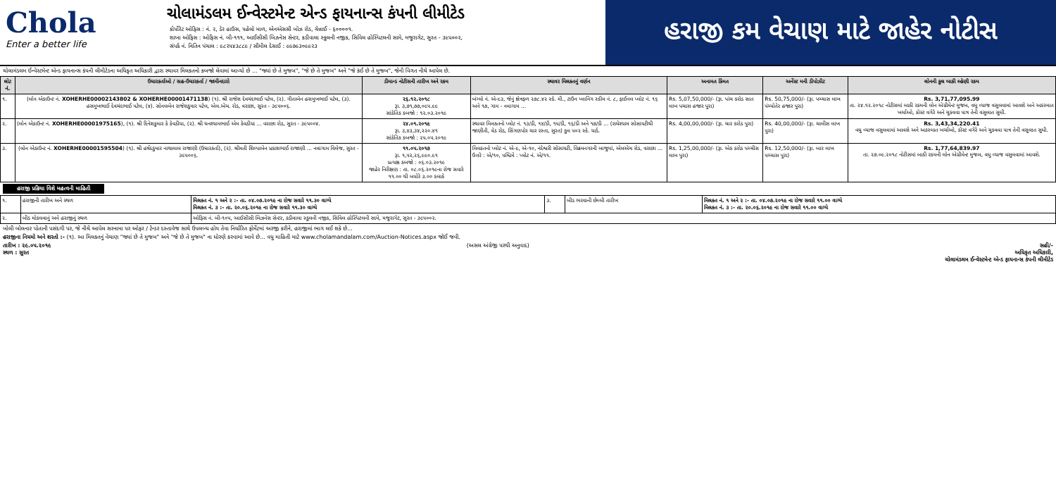Chola
Enter a better life
ચોલામંડલમ ઈન્વેસ્ટમેન્ટ એન્ડ ફાયનાન્સ કંપની લીમીટેડ
કોર્પોરેટ ઓફિસ : નં. ૨, ડેર હાઉસ, પહેલો માળ, એનએસસી બોઝ રોડ, ચેન્નાઈ - ૬૦૦૦૦૧.
શાખા ઓફિસ : ઓફિસ નં. બી-૧૧૧, આઈસીસી બિઝનેસ સેન્ટર, કડીવાલા સ્કુલની નજીક, સિવિલ હોસ્પિટલની સામે, મજુરાગેટ, સુરત - ૩૯૫૦૦૨,
સંપર્ક નં. નિતિન પંચાલ : ૯૮૨૫૪૩૮૮૯ / સૌમીલ દેસાઈ : ૯૯૭૯૩૦૯૯૨૩
હરાજી કમ વેચાણ માટે જાહેર નોટીસ
ચોલામંડલમ ઈન્વેસ્ટમેન્ટ એન્ડ ફાયનાન્સ કંપની લીમીટેડના અધિકૃત અધિકારી દ્વારા સ્થાવર મિલકતનો કબજો લેવામાં આવ્યો છે ... "જ્યાં છે તે મુજબ", "જે છે તે મુજબ" અને "જે કંઈ છે તે મુજબ", જેની વિગત નીચે આપેલ છે.
| લોટ નં. | ઉધારકર્તાઓ / સહ-ઉધારકર્તા / જામીનદારો | ડીમાન્ડ નોટીસની તારીખ અને રકમ | સ્થાવર મિલકતનું વર્ણન | અનામત કિંમત | અર્નેસ્ટ મની ડીપોઝીટ | લોનની કુલ બાકી લ્હેણી રકમ |
| --- | --- | --- | --- | --- | --- | --- |
| ૧. | (લોન એકાઉન્ટ નં. XOHERHE00002143802 & XOHERHE00001471138 ) (૧). શ્રી રાજેશ દેવચંદભાઈ પટેલ, (૨). ગીતાબેન હસમુખભાઈ પટેલ, (૩). હસમુખભાઈ દેવચંદભાઈ પટેલ, (૪). સોનલબેન રાજેશકુમાર પટેલ, એલ.એચ. રોડ, વરાછા, સુરત - ૩૯૫૦૦૬. | ૨૬.૧૨.૨૦૧૮ રૂા. ૩,૭૧,૭૭,૦૯૫.૯૯ સાંકેતિક કબજો : ૧૨.૦૩.૨૦૧૯ | બંગ્લો નં. એ-૯૩, જેનું ક્ષેત્રફળ ૨૭૮.૪૨ સ્કે. મી., ટાઉન પ્લાનિંગ સ્કીમ નં. ૮, ફાઈનલ પ્લોટ નં. ૧૬ અને ૧૭, ગામ - નવાગામ ... | Rs. 5,07,50,000/- (રૂા. પાંચ કરોડ સાત લાખ પચાસ હજાર પુરા) | Rs. 50,75,000/- (રૂા. પચ્ચાસ લાખ પંચ્યોતેર હજાર પુરા) | Rs. 3,71,77,095.99 તા. ૨૪.૧૨.૨૦૧૮ નોટીસમાં બાકી રકમની લોન એગ્રીમેન્ટ મુજબ, વધુ વ્યાજ વસુલવામાં આવશે અને અકસ્માત ખર્ચાઓ, કોસ્ટ વગેરે અને ચુકવવા પાત્ર તેની વસુલાત સુધી. |
| ૨. | (લોન એકાઉન્ટ નં. XOHERHE00001975165 ), (૧). શ્રી દિનેશકુમાર કે કેવડીયા, (૨). શ્રી ઘનશ્યામભાઈ એમ કેવડીયા ... વરાછા રોડ, સુરત - ૩૯૫૦૦૪. | ૨૪.૦૧.૨૦૧૯ રૂા. ૩,૪૩,૩૪,૨૨૦.૪૧ સાંકેતિક કબજો : ૨૫.૦૫.૨૦૧૯ | સ્થાવર મિલકતનો પ્લોટ નં. ૧૩/ડી, ૧૪/ડી, ૧૫/ડી, ૧૬/ડી અને ૧૭/ડી ... (રાધેશ્યામ સોસાયટીથી જાણીતી, વેડ રોડ, સિંગણપોર ચાર રસ્તા, સુરત) કુલ ૫૦૨ સ્કે. યાર્ડ. | Rs. 4,00,00,000/- (રૂા. ચાર કરોડ પુરા) | Rs. 40,00,000/- (રૂા. ચાલીસ લાખ પુરા) | Rs. 3,43,34,220.41 વધુ વ્યાજ વસુલવામાં આવશે અને અકસ્માત ખર્ચાઓ, કોસ્ટ વગેરે અને ચુકવવા પાત્ર તેની વસુલાત સુધી. |
| ૩. | (લોન એકાઉન્ટ નં. XOHERHE00001595504 ) (૧). શ્રી હર્ષદકુમાર નાથાલાલ રાજાણી (ઉધારકર્તા), (૨). શ્રીમતી શિલ્પાબેન પ્રકાશભાઈ રાજાણી ... નવાગામ વિલેજ, સુરત - ૩૯૫૦૦૬. | ૧૧.૦૫.૨૦૧૭ રૂા. ૧,૫૨,૨૬,૯૯૦.૯૧ પ્રત્યક્ષ કબજો : ૦૬.૦૩.૨૦૧૯ જાહેર નિરીક્ષણ : તા. ૦૮.૦૬.૨૦૧૯ના રોજ સવારે ૧૧.૦૦ થી બપોરે ૩.૦૦ કલાકે | મિલકતનો પ્લોટ નં. એ-૯, એ-૧૦, નંદેશ્વરી સોસાયટી, વિક્રમનગરની બાજુમાં, એલએચ રોડ, વરાછા ... ઉત્તરે : એ/૧૦, પશ્ચિમે : પ્લોટ નં. એ/૧૧. | Rs. 1,25,00,000/- (રૂા. એક કરોડ પચ્ચીસ લાખ પુરા) | Rs. 12,50,000/- (રૂા. બાર લાખ પચ્ચાસ પુરા) | Rs. 1,77,64,839.97 તા. ૨૭.૦૯.૨૦૧૮ નોટીસમાં બાકી રકમની લોન એગ્રીમેન્ટ મુજબ, વધુ વ્યાજ વસુલવામાં આવશે. |
હરાજી પ્રક્રિયા વિશે મહત્વની માહિતી
| ૧. | હરાજીની તારીખ અને સ્થળ | મિલકત નં. ૧ અને ૨ :- તા. ૦૪.૦૭.૨૦૧૯ ના રોજ સવારે ૧૧.૩૦ વાગ્યે મિલકત નં. ૩ :- તા. ૨૦.૦૬.૨૦૧૯ ના રોજ સવારે ૧૧.૩૦ વાગ્યે | ૩. | બીડ ભરવાની છેલ્લી તારીખ | મિલકત નં. ૧ અને ૨ :- તા. ૦૪.૦૭.૨૦૧૯ ના રોજ સવારે ૧૧.૦૦ વાગ્યે મિલકત નં. ૩ :- તા. ૨૦.૦૬.૨૦૧૯ ના રોજ સવારે ૧૧.૦૦ વાગ્યે |
| ૨. | બીડ મોકલવાનું અને હરાજીનું સ્થળ | ઓફિસ નં. બી-૧૦૫, આઈસીસી બિઝનેસ સેન્ટર, કડીવાલા સ્કુલની નજીક, સિવિલ હોસ્પિટલની સામે, મજુરાગેટ, સુરત - ૩૯૫૦૦૨. | | | |
બોલી બોલનાર પોતાની પસંદગી પર, જે નીચે આપેલ સરનામા પર ઓફર / ટેન્ડર દસ્તાવેજ સાથે ઉપલબ્ધ હોય તેવા નિર્ધારિત ફોર્મેટમાં અરજી કરીને, હરાજીમાં ભાગ લઈ શકે છે...
હરાજીના નિયમો અને શરતો :- (૧). આ મિલકતનું વેચાણ "જ્યાં છે તે મુજબ" અને "જે છે તે મુજબ" ના ધોરણે કરવામાં આવે છે... વધુ માહિતી માટે www.cholamandalam.com/Auction-Notices.aspx જોઈ જવી.
તારીખ : ૨૯.૦૫.૨૦૧૯
સ્થળ : સુરત (અસલ અંગ્રેજી પરથી અનુવાદ) સહી/-
અધિકૃત અધિકારી,
ચોલામંડલમ ઈન્વેસ્ટમેન્ટ એન્ડ ફાયનાન્સ કંપની લીમીટેડ